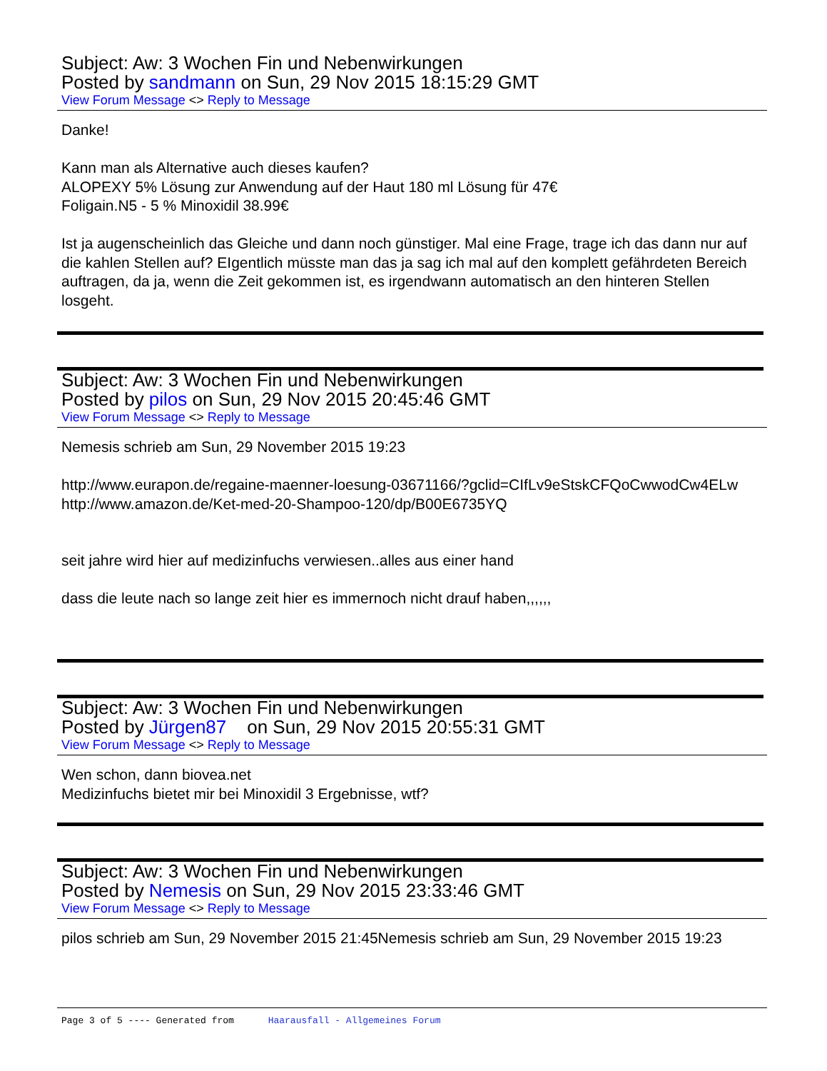Subject: Aw: 3 Wochen Fin und Nebenwirkungen
Posted by sandmann on Sun, 29 Nov 2015 18:15:29 GMT
View Forum Message <> Reply to Message
Danke!
Kann man als Alternative auch dieses kaufen?
ALOPEXY 5% Lösung zur Anwendung auf der Haut 180 ml Lösung für 47€
Foligain.N5 - 5 % Minoxidil 38.99€
Ist ja augenscheinlich das Gleiche und dann noch günstiger. Mal eine Frage, trage ich das dann nur auf die kahlen Stellen auf? EIgentlich müsste man das ja sag ich mal auf den komplett gefährdeten Bereich auftragen, da ja, wenn die Zeit gekommen ist, es irgendwann automatisch an den hinteren Stellen losgeht.
Subject: Aw: 3 Wochen Fin und Nebenwirkungen
Posted by pilos on Sun, 29 Nov 2015 20:45:46 GMT
View Forum Message <> Reply to Message
Nemesis schrieb am Sun, 29 November 2015 19:23
http://www.eurapon.de/regaine-maenner-loesung-03671166/?gclid=CIfLv9eStskCFQoCwwodCw4ELw
http://www.amazon.de/Ket-med-20-Shampoo-120/dp/B00E6735YQ
seit jahre wird hier auf medizinfuchs verwiesen..alles aus einer hand
dass die leute nach so lange zeit hier es immernoch nicht drauf haben,,,,,,
Subject: Aw: 3 Wochen Fin und Nebenwirkungen
Posted by Jürgen87 on Sun, 29 Nov 2015 20:55:31 GMT
View Forum Message <> Reply to Message
Wen schon, dann biovea.net
Medizinfuchs bietet mir bei Minoxidil 3 Ergebnisse, wtf?
Subject: Aw: 3 Wochen Fin und Nebenwirkungen
Posted by Nemesis on Sun, 29 Nov 2015 23:33:46 GMT
View Forum Message <> Reply to Message
pilos schrieb am Sun, 29 November 2015 21:45Nemesis schrieb am Sun, 29 November 2015 19:23
Page 3 of 5 ---- Generated from Haarausfall - Allgemeines Forum